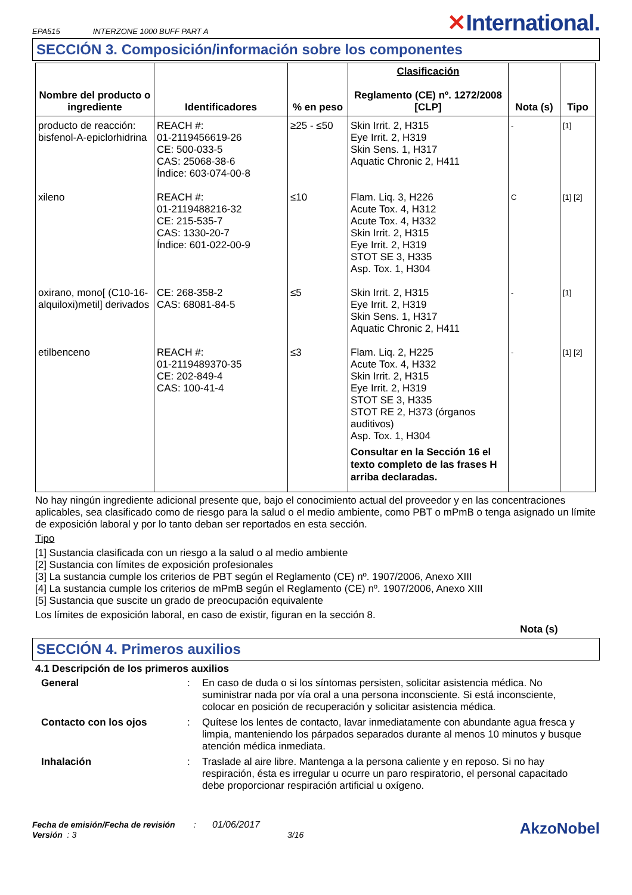EPA515 INTERZONE 1000 BUFF PART A ✕International.
SECCIÓN 3. Composición/información sobre los componentes
| Nombre del producto o ingrediente | Identificadores | % en peso | Clasificación Reglamento (CE) nº. 1272/2008 [CLP] | Nota (s) | Tipo |
| --- | --- | --- | --- | --- | --- |
| producto de reacción: bisfenol-A-epiclorhidrina | REACH #: 01-2119456619-26 CE: 500-033-5 CAS: 25068-38-6 Índice: 603-074-00-8 | ≥25 - ≤50 | Skin Irrit. 2, H315 Eye Irrit. 2, H319 Skin Sens. 1, H317 Aquatic Chronic 2, H411 | - | [1] |
| xileno | REACH #: 01-2119488216-32 CE: 215-535-7 CAS: 1330-20-7 Índice: 601-022-00-9 | ≤10 | Flam. Liq. 3, H226 Acute Tox. 4, H312 Acute Tox. 4, H332 Skin Irrit. 2, H315 Eye Irrit. 2, H319 STOT SE 3, H335 Asp. Tox. 1, H304 | C | [1] [2] |
| oxirano, mono[ (C10-16-alquiloxi)metil] derivados | CE: 268-358-2 CAS: 68081-84-5 | ≤5 | Skin Irrit. 2, H315 Eye Irrit. 2, H319 Skin Sens. 1, H317 Aquatic Chronic 2, H411 | - | [1] |
| etilbenceno | REACH #: 01-2119489370-35 CE: 202-849-4 CAS: 100-41-4 | ≤3 | Flam. Liq. 2, H225 Acute Tox. 4, H332 Skin Irrit. 2, H315 Eye Irrit. 2, H319 STOT SE 3, H335 STOT RE 2, H373 (órganos auditivos) Asp. Tox. 1, H304 Consultar en la Sección 16 el texto completo de las frases H arriba declaradas. | - | [1] [2] |
No hay ningún ingrediente adicional presente que, bajo el conocimiento actual del proveedor y en las concentraciones aplicables, sea clasificado como de riesgo para la salud o el medio ambiente, como PBT o mPmB o tenga asignado un límite de exposición laboral y por lo tanto deban ser reportados en esta sección.
Tipo
[1] Sustancia clasificada con un riesgo a la salud o al medio ambiente
[2] Sustancia con límites de exposición profesionales
[3] La sustancia cumple los criterios de PBT según el Reglamento (CE) nº. 1907/2006, Anexo XIII
[4] La sustancia cumple los criterios de mPmB según el Reglamento (CE) nº. 1907/2006, Anexo XIII
[5] Sustancia que suscite un grado de preocupación equivalente
Los límites de exposición laboral, en caso de existir, figuran en la sección 8.
Nota (s)
SECCIÓN 4. Primeros auxilios
4.1 Descripción de los primeros auxilios
General
:
En caso de duda o si los síntomas persisten, solicitar asistencia médica. No suministrar nada por vía oral a una persona inconsciente. Si está inconsciente, colocar en posición de recuperación y solicitar asistencia médica.
Contacto con los ojos
:
Quítese los lentes de contacto, lavar inmediatamente con abundante agua fresca y limpia, manteniendo los párpados separados durante al menos 10 minutos y busque atención médica inmediata.
Inhalación
:
Traslade al aire libre. Mantenga a la persona caliente y en reposo. Si no hay respiración, ésta es irregular u ocurre un paro respiratorio, el personal capacitado debe proporcionar respiración artificial u oxígeno.
Fecha de emisión/Fecha de revisión : 01/06/2017
Versión : 3 3/16
AkzoNobel